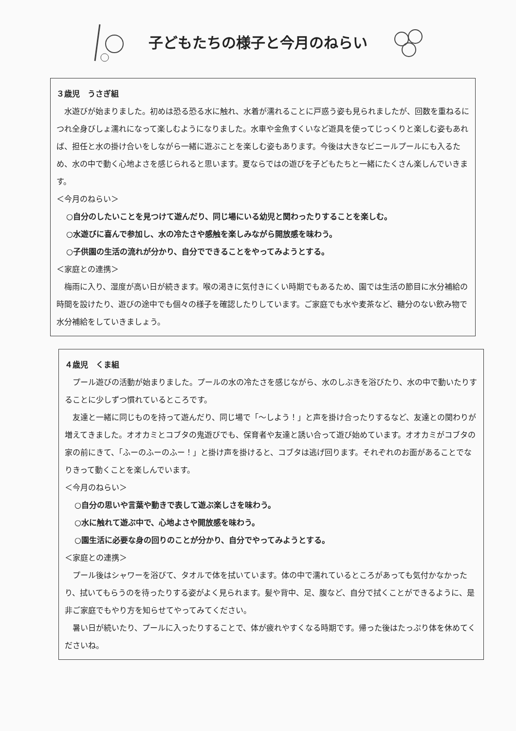子どもたちの様子と今月のねらい
３歳児　うさぎ組
水遊びが始まりました。初めは恐る恐る水に触れ、水着が濡れることに戸惑う姿も見られましたが、回数を重ねるにつれ全身びしょ濡れになって楽しむようになりました。水車や金魚すくいなど遊具を使ってじっくりと楽しむ姿もあれば、担任と水の掛け合いをしながら一緒に遊ぶことを楽しむ姿もあります。今後は大きなビニールプールにも入るため、水の中で動く心地よさを感じられると思います。夏ならではの遊びを子どもたちと一緒にたくさん楽しんでいきます。
＜今月のねらい＞
○自分のしたいことを見つけて遊んだり、同じ場にいる幼児と関わったりすることを楽しむ。
○水遊びに喜んで参加し、水の冷たさや感触を楽しみながら開放感を味わう。
○子供園の生活の流れが分かり、自分でできることをやってみようとする。
＜家庭との連携＞
梅雨に入り、湿度が高い日が続きます。喉の渇きに気付きにくい時期でもあるため、園では生活の節目に水分補給の時間を設けたり、遊びの途中でも個々の様子を確認したりしています。ご家庭でも水や麦茶など、糖分のない飲み物で水分補給をしていきましょう。
４歳児　くま組
プール遊びの活動が始まりました。プールの水の冷たさを感じながら、水のしぶきを浴びたり、水の中で動いたりすることに少しずつ慣れているところです。
友達と一緒に同じものを持って遊んだり、同じ場で「～しよう！」と声を掛け合ったりするなど、友達との関わりが増えてきました。オオカミとコブタの鬼遊びでも、保育者や友達と誘い合って遊び始めています。オオカミがコブタの家の前にきて、「ふーのふーのふー！」と掛け声を掛けると、コブタは逃げ回ります。それぞれのお面があることでなりきって動くことを楽しんでいます。
＜今月のねらい＞
○自分の思いや言葉や動きで表して遊ぶ楽しさを味わう。
○水に触れて遊ぶ中で、心地よさや開放感を味わう。
○園生活に必要な身の回りのことが分かり、自分でやってみようとする。
＜家庭との連携＞
プール後はシャワーを浴びて、タオルで体を拭いています。体の中で濡れているところがあっても気付かなかったり、拭いてもらうのを待ったりする姿がよく見られます。髪や背中、足、腹など、自分で拭くことができるように、是非ご家庭でもやり方を知らせてやってみてください。
暑い日が続いたり、プールに入ったりすることで、体が疲れやすくなる時期です。帰った後はたっぷり体を休めてくださいね。